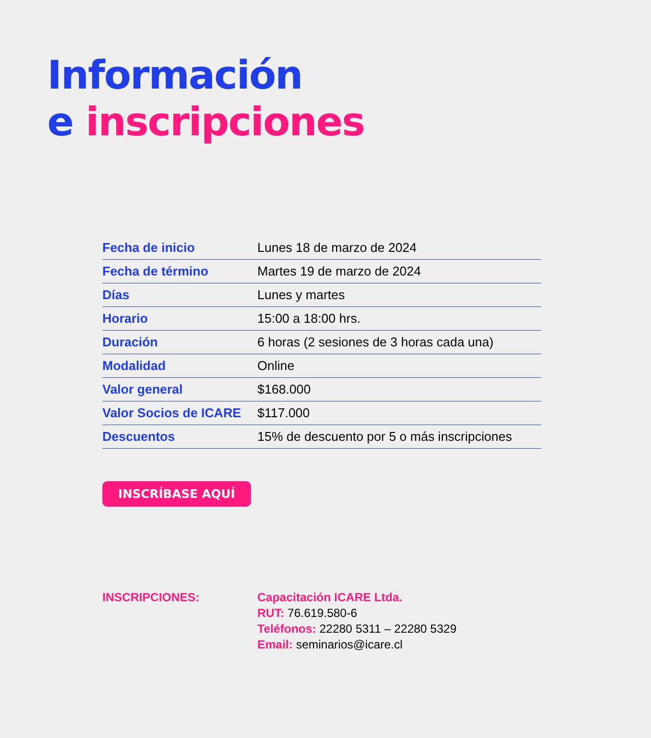Información
e inscripciones
| Fecha de inicio | Lunes 18 de marzo de 2024 |
| Fecha de término | Martes 19 de marzo de 2024 |
| Días | Lunes y martes |
| Horario | 15:00 a 18:00 hrs. |
| Duración | 6 horas (2 sesiones de 3 horas cada una) |
| Modalidad | Online |
| Valor general | $168.000 |
| Valor Socios de ICARE | $117.000 |
| Descuentos | 15% de descuento por 5 o más inscripciones |
INSCRÍBASE AQUÍ
INSCRIPCIONES: Capacitación ICARE Ltda.
RUT: 76.619.580-6
Teléfonos: 22280 5311 – 22280 5329
Email: seminarios@icare.cl